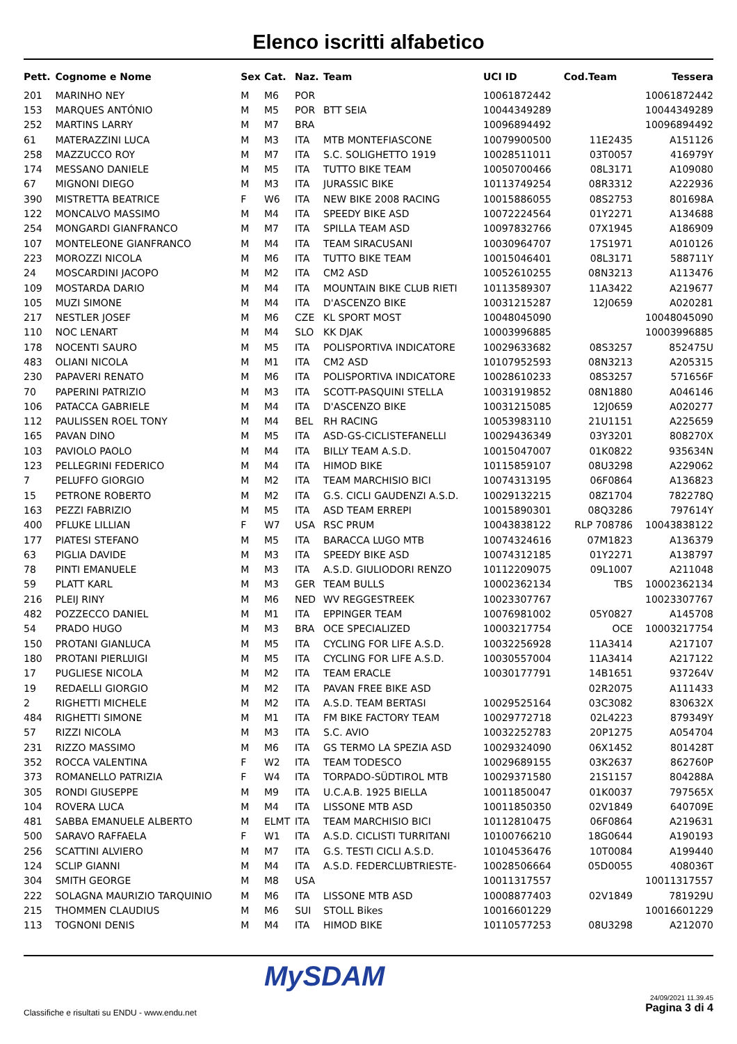Elenco iscritti alfabetico
| Pett. | Cognome e Nome | Sex | Cat. | Naz. | Team | UCI ID | Cod.Team | Tessera |
| --- | --- | --- | --- | --- | --- | --- | --- | --- |
| 201 | MARINHO NEY | M | M6 | POR | | 10061872442 | | 10061872442 |
| 153 | MARQUES ANTÓNIO | M | M5 | POR | BTT SEIA | 10044349289 | | 10044349289 |
| 252 | MARTINS LARRY | M | M7 | BRA | | 10096894492 | | 10096894492 |
| 61 | MATERAZZINI LUCA | M | M3 | ITA | MTB MONTEFIASCONE | 10079900500 | 11E2435 | A151126 |
| 258 | MAZZUCCO ROY | M | M7 | ITA | S.C. SOLIGHETTO 1919 | 10028511011 | 03T0057 | 416979Y |
| 174 | MESSANO DANIELE | M | M5 | ITA | TUTTO BIKE TEAM | 10050700466 | 08L3171 | A109080 |
| 67 | MIGNONI DIEGO | M | M3 | ITA | JURASSIC BIKE | 10113749254 | 08R3312 | A222936 |
| 390 | MISTRETTA BEATRICE | F | W6 | ITA | NEW BIKE 2008 RACING | 10015886055 | 08S2753 | 801698A |
| 122 | MONCALVO MASSIMO | M | M4 | ITA | SPEEDY BIKE ASD | 10072224564 | 01Y2271 | A134688 |
| 254 | MONGARDI GIANFRANCO | M | M7 | ITA | SPILLA TEAM ASD | 10097832766 | 07X1945 | A186909 |
| 107 | MONTELEONE GIANFRANCO | M | M4 | ITA | TEAM SIRACUSANI | 10030964707 | 17S1971 | A010126 |
| 223 | MOROZZI NICOLA | M | M6 | ITA | TUTTO BIKE TEAM | 10015046401 | 08L3171 | 588711Y |
| 24 | MOSCARDINI JACOPO | M | M2 | ITA | CM2 ASD | 10052610255 | 08N3213 | A113476 |
| 109 | MOSTARDA DARIO | M | M4 | ITA | MOUNTAIN BIKE CLUB RIETI | 10113589307 | 11A3422 | A219677 |
| 105 | MUZI SIMONE | M | M4 | ITA | D'ASCENZO BIKE | 10031215287 | 12J0659 | A020281 |
| 217 | NESTLER JOSEF | M | M6 | CZE | KL SPORT MOST | 10048045090 | | 10048045090 |
| 110 | NOC LENART | M | M4 | SLO | KK DJAK | 10003996885 | | 10003996885 |
| 178 | NOCENTI SAURO | M | M5 | ITA | POLISPORTIVA INDICATORE | 10029633682 | 08S3257 | 852475U |
| 483 | OLIANI NICOLA | M | M1 | ITA | CM2 ASD | 10107952593 | 08N3213 | A205315 |
| 230 | PAPAVERI RENATO | M | M6 | ITA | POLISPORTIVA INDICATORE | 10028610233 | 08S3257 | 571656F |
| 70 | PAPERINI PATRIZIO | M | M3 | ITA | SCOTT-PASQUINI STELLA | 10031919852 | 08N1880 | A046146 |
| 106 | PATACCA GABRIELE | M | M4 | ITA | D'ASCENZO BIKE | 10031215085 | 12J0659 | A020277 |
| 112 | PAULISSEN ROEL TONY | M | M4 | BEL | RH RACING | 10053983110 | 21U1151 | A225659 |
| 165 | PAVAN DINO | M | M5 | ITA | ASD-GS-CICLISTEFANELLI | 10029436349 | 03Y3201 | 808270X |
| 103 | PAVIOLO PAOLO | M | M4 | ITA | BILLY TEAM A.S.D. | 10015047007 | 01K0822 | 935634N |
| 123 | PELLEGRINI FEDERICO | M | M4 | ITA | HIMOD BIKE | 10115859107 | 08U3298 | A229062 |
| 7 | PELUFFO GIORGIO | M | M2 | ITA | TEAM MARCHISIO BICI | 10074313195 | 06F0864 | A136823 |
| 15 | PETRONE ROBERTO | M | M2 | ITA | G.S. CICLI GAUDENZI A.S.D. | 10029132215 | 08Z1704 | 782278Q |
| 163 | PEZZI FABRIZIO | M | M5 | ITA | ASD TEAM ERREPI | 10015890301 | 08Q3286 | 797614Y |
| 400 | PFLUKE LILLIAN | F | W7 | USA | RSC PRUM | 10043838122 | RLP 708786 | 10043838122 |
| 177 | PIATESI STEFANO | M | M5 | ITA | BARACCA LUGO MTB | 10074324616 | 07M1823 | A136379 |
| 63 | PIGLIA DAVIDE | M | M3 | ITA | SPEEDY BIKE ASD | 10074312185 | 01Y2271 | A138797 |
| 78 | PINTI EMANUELE | M | M3 | ITA | A.S.D. GIULIODORI RENZO | 10112209075 | 09L1007 | A211048 |
| 59 | PLATT KARL | M | M3 | GER | TEAM BULLS | 10002362134 | TBS | 10002362134 |
| 216 | PLEIJ RINY | M | M6 | NED | WV REGGESTREEK | 10023307767 | | 10023307767 |
| 482 | POZZECCO DANIEL | M | M1 | ITA | EPPINGER TEAM | 10076981002 | 05Y0827 | A145708 |
| 54 | PRADO HUGO | M | M3 | BRA | OCE SPECIALIZED | 10003217754 | OCE | 10003217754 |
| 150 | PROTANI GIANLUCA | M | M5 | ITA | CYCLING FOR LIFE A.S.D. | 10032256928 | 11A3414 | A217107 |
| 180 | PROTANI PIERLUIGI | M | M5 | ITA | CYCLING FOR LIFE A.S.D. | 10030557004 | 11A3414 | A217122 |
| 17 | PUGLIESE NICOLA | M | M2 | ITA | TEAM ERACLE | 10030177791 | 14B1651 | 937264V |
| 19 | REDAELLI GIORGIO | M | M2 | ITA | PAVAN FREE BIKE ASD | | 02R2075 | A111433 |
| 2 | RIGHETTI MICHELE | M | M2 | ITA | A.S.D. TEAM BERTASI | 10029525164 | 03C3082 | 830632X |
| 484 | RIGHETTI SIMONE | M | M1 | ITA | FM BIKE FACTORY TEAM | 10029772718 | 02L4223 | 879349Y |
| 57 | RIZZI NICOLA | M | M3 | ITA | S.C. AVIO | 10032252783 | 20P1275 | A054704 |
| 231 | RIZZO MASSIMO | M | M6 | ITA | GS TERMO LA SPEZIA ASD | 10029324090 | 06X1452 | 801428T |
| 352 | ROCCA VALENTINA | F | W2 | ITA | TEAM TODESCO | 10029689155 | 03K2637 | 862760P |
| 373 | ROMANELLO PATRIZIA | F | W4 | ITA | TORPADO-SÜDTIROL MTB | 10029371580 | 21S1157 | 804288A |
| 305 | RONDI GIUSEPPE | M | M9 | ITA | U.C.A.B. 1925 BIELLA | 10011850047 | 01K0037 | 797565X |
| 104 | ROVERA LUCA | M | M4 | ITA | LISSONE MTB ASD | 10011850350 | 02V1849 | 640709E |
| 481 | SABBA EMANUELE ALBERTO | M | ELMT | ITA | TEAM MARCHISIO BICI | 10112810475 | 06F0864 | A219631 |
| 500 | SARAVO RAFFAELA | F | W1 | ITA | A.S.D. CICLISTI TURRITANI | 10100766210 | 18G0644 | A190193 |
| 256 | SCATTINI ALVIERO | M | M7 | ITA | G.S. TESTI CICLI A.S.D. | 10104536476 | 10T0084 | A199440 |
| 124 | SCLIP GIANNI | M | M4 | ITA | A.S.D. FEDERCLUBTRIESTE- | 10028506664 | 05D0055 | 408036T |
| 304 | SMITH GEORGE | M | M8 | USA | | 10011317557 | | 10011317557 |
| 222 | SOLAGNA MAURIZIO TARQUINIO | M | M6 | ITA | LISSONE MTB ASD | 10008877403 | 02V1849 | 781929U |
| 215 | THOMMEN CLAUDIUS | M | M6 | SUI | STOLL Bikes | 10016601229 | | 10016601229 |
| 113 | TOGNONI DENIS | M | M4 | ITA | HIMOD BIKE | 10110577253 | 08U3298 | A212070 |
MySDAM
Classifiche e risultati su ENDU - www.endu.net
24/09/2021 11.39.45
Pagina 3 di 4